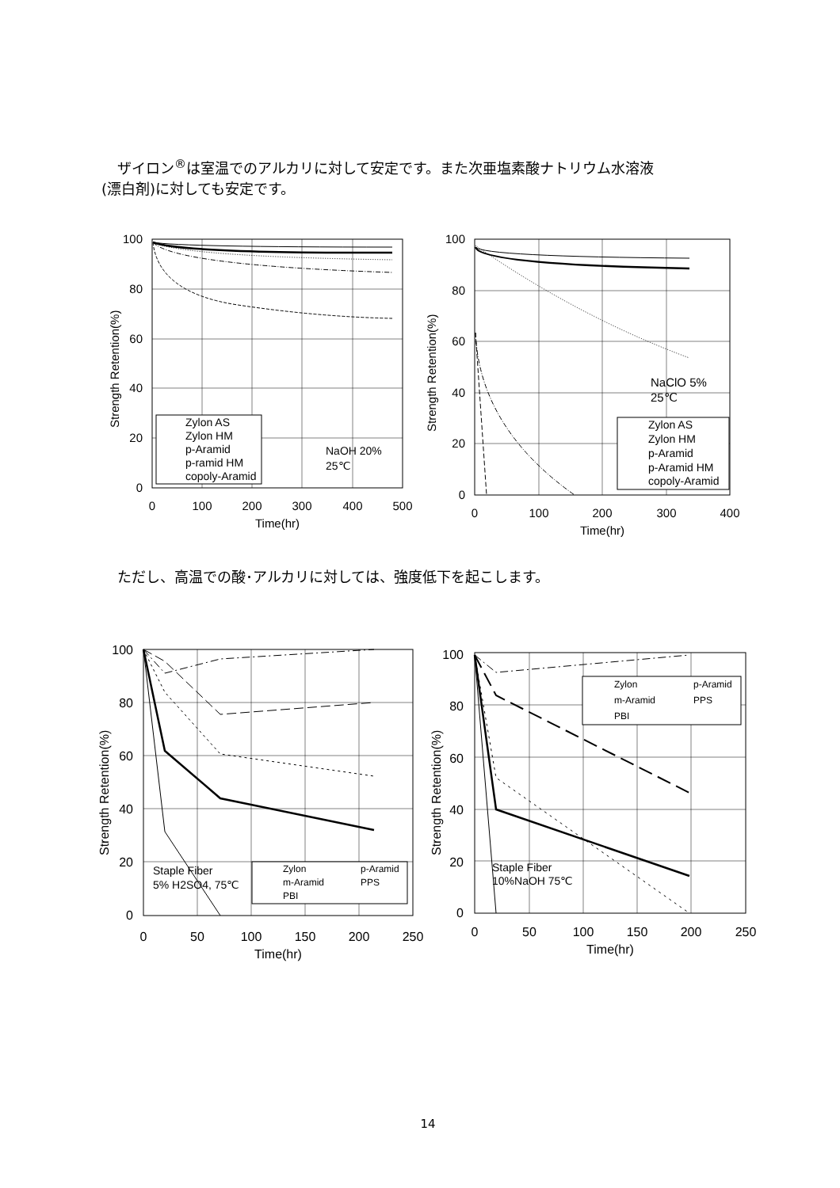ザイロン<sup>®</sup>は室温でのアルカリに対して安定です。また次亜塩素酸ナトリウム水溶液
(漂白剤)に対しても安定です。
100
80
60
40
20
0
0
100
200
300
400
500
Time(hr)
Strength Retention(%)
Zylon AS
Zylon HM
p-Aramid
p-ramid HM
copoly-Aramid
NaOH 20%
25℃
100
80
60
40
20
0
0
100
200
300
400
Time(hr)
Strength Retention(%)
NaClO 5%
25℃
Zylon AS
Zylon HM
p-Aramid
p-Aramid HM
copoly-Aramid
ただし、高温での酸･アルカリに対しては、強度低下を起こします。
100
80
60
40
20
0
0
50
100
150
200
250
Time(hr)
Strength Retention(%)
Staple Fiber
5% H2SO4, 75℃
Zylon
p-Aramid
m-Aramid
PPS
PBI
100
80
60
40
20
0
0
50
100
150
200
250
Time(hr)
Strength Retention(%)
Staple Fiber
10%NaOH 75℃
Zylon
p-Aramid
m-Aramid
PPS
PBI
14